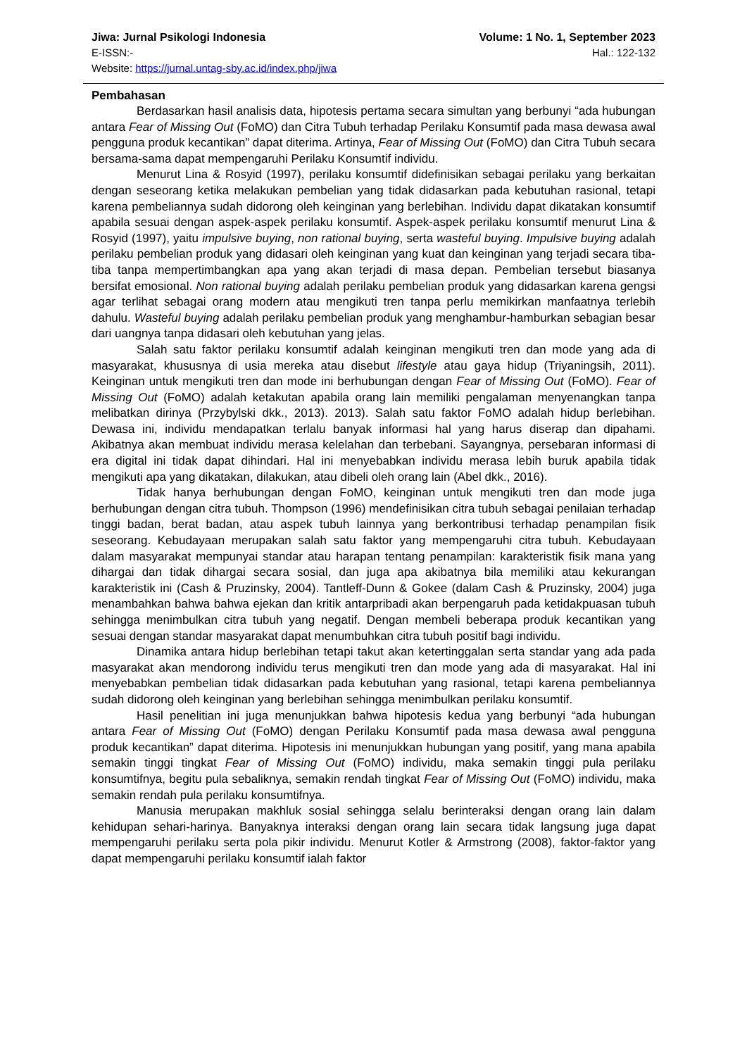Jiwa: Jurnal Psikologi Indonesia Volume: 1 No. 1, September 2023
E-ISSN:- Hal.: 122-132
Website: https://jurnal.untag-sby.ac.id/index.php/jiwa
Pembahasan
Berdasarkan hasil analisis data, hipotesis pertama secara simultan yang berbunyi “ada hubungan antara Fear of Missing Out (FoMO) dan Citra Tubuh terhadap Perilaku Konsumtif pada masa dewasa awal pengguna produk kecantikan” dapat diterima. Artinya, Fear of Missing Out (FoMO) dan Citra Tubuh secara bersama-sama dapat mempengaruhi Perilaku Konsumtif individu.
Menurut Lina & Rosyid (1997), perilaku konsumtif didefinisikan sebagai perilaku yang berkaitan dengan seseorang ketika melakukan pembelian yang tidak didasarkan pada kebutuhan rasional, tetapi karena pembeliannya sudah didorong oleh keinginan yang berlebihan. Individu dapat dikatakan konsumtif apabila sesuai dengan aspek-aspek perilaku konsumtif. Aspek-aspek perilaku konsumtif menurut Lina & Rosyid (1997), yaitu impulsive buying, non rational buying, serta wasteful buying. Impulsive buying adalah perilaku pembelian produk yang didasari oleh keinginan yang kuat dan keinginan yang terjadi secara tiba-tiba tanpa mempertimbangkan apa yang akan terjadi di masa depan. Pembelian tersebut biasanya bersifat emosional. Non rational buying adalah perilaku pembelian produk yang didasarkan karena gengsi agar terlihat sebagai orang modern atau mengikuti tren tanpa perlu memikirkan manfaatnya terlebih dahulu. Wasteful buying adalah perilaku pembelian produk yang menghambur-hamburkan sebagian besar dari uangnya tanpa didasari oleh kebutuhan yang jelas.
Salah satu faktor perilaku konsumtif adalah keinginan mengikuti tren dan mode yang ada di masyarakat, khususnya di usia mereka atau disebut lifestyle atau gaya hidup (Triyaningsih, 2011). Keinginan untuk mengikuti tren dan mode ini berhubungan dengan Fear of Missing Out (FoMO). Fear of Missing Out (FoMO) adalah ketakutan apabila orang lain memiliki pengalaman menyenangkan tanpa melibatkan dirinya (Przybylski dkk., 2013). 2013). Salah satu faktor FoMO adalah hidup berlebihan. Dewasa ini, individu mendapatkan terlalu banyak informasi hal yang harus diserap dan dipahami. Akibatnya akan membuat individu merasa kelelahan dan terbebani. Sayangnya, persebaran informasi di era digital ini tidak dapat dihindari. Hal ini menyebabkan individu merasa lebih buruk apabila tidak mengikuti apa yang dikatakan, dilakukan, atau dibeli oleh orang lain (Abel dkk., 2016).
Tidak hanya berhubungan dengan FoMO, keinginan untuk mengikuti tren dan mode juga berhubungan dengan citra tubuh. Thompson (1996) mendefinisikan citra tubuh sebagai penilaian terhadap tinggi badan, berat badan, atau aspek tubuh lainnya yang berkontribusi terhadap penampilan fisik seseorang. Kebudayaan merupakan salah satu faktor yang mempengaruhi citra tubuh. Kebudayaan dalam masyarakat mempunyai standar atau harapan tentang penampilan: karakteristik fisik mana yang dihargai dan tidak dihargai secara sosial, dan juga apa akibatnya bila memiliki atau kekurangan karakteristik ini (Cash & Pruzinsky, 2004). Tantleff-Dunn & Gokee (dalam Cash & Pruzinsky, 2004) juga menambahkan bahwa bahwa ejekan dan kritik antarpribadi akan berpengaruh pada ketidakpuasan tubuh sehingga menimbulkan citra tubuh yang negatif. Dengan membeli beberapa produk kecantikan yang sesuai dengan standar masyarakat dapat menumbuhkan citra tubuh positif bagi individu.
Dinamika antara hidup berlebihan tetapi takut akan ketertinggalan serta standar yang ada pada masyarakat akan mendorong individu terus mengikuti tren dan mode yang ada di masyarakat. Hal ini menyebabkan pembelian tidak didasarkan pada kebutuhan yang rasional, tetapi karena pembeliannya sudah didorong oleh keinginan yang berlebihan sehingga menimbulkan perilaku konsumtif.
Hasil penelitian ini juga menunjukkan bahwa hipotesis kedua yang berbunyi “ada hubungan antara Fear of Missing Out (FoMO) dengan Perilaku Konsumtif pada masa dewasa awal pengguna produk kecantikan” dapat diterima. Hipotesis ini menunjukkan hubungan yang positif, yang mana apabila semakin tinggi tingkat Fear of Missing Out (FoMO) individu, maka semakin tinggi pula perilaku konsumtifnya, begitu pula sebaliknya, semakin rendah tingkat Fear of Missing Out (FoMO) individu, maka semakin rendah pula perilaku konsumtifnya.
Manusia merupakan makhluk sosial sehingga selalu berinteraksi dengan orang lain dalam kehidupan sehari-harinya. Banyaknya interaksi dengan orang lain secara tidak langsung juga dapat mempengaruhi perilaku serta pola pikir individu. Menurut Kotler & Armstrong (2008), faktor-faktor yang dapat mempengaruhi perilaku konsumtif ialah faktor